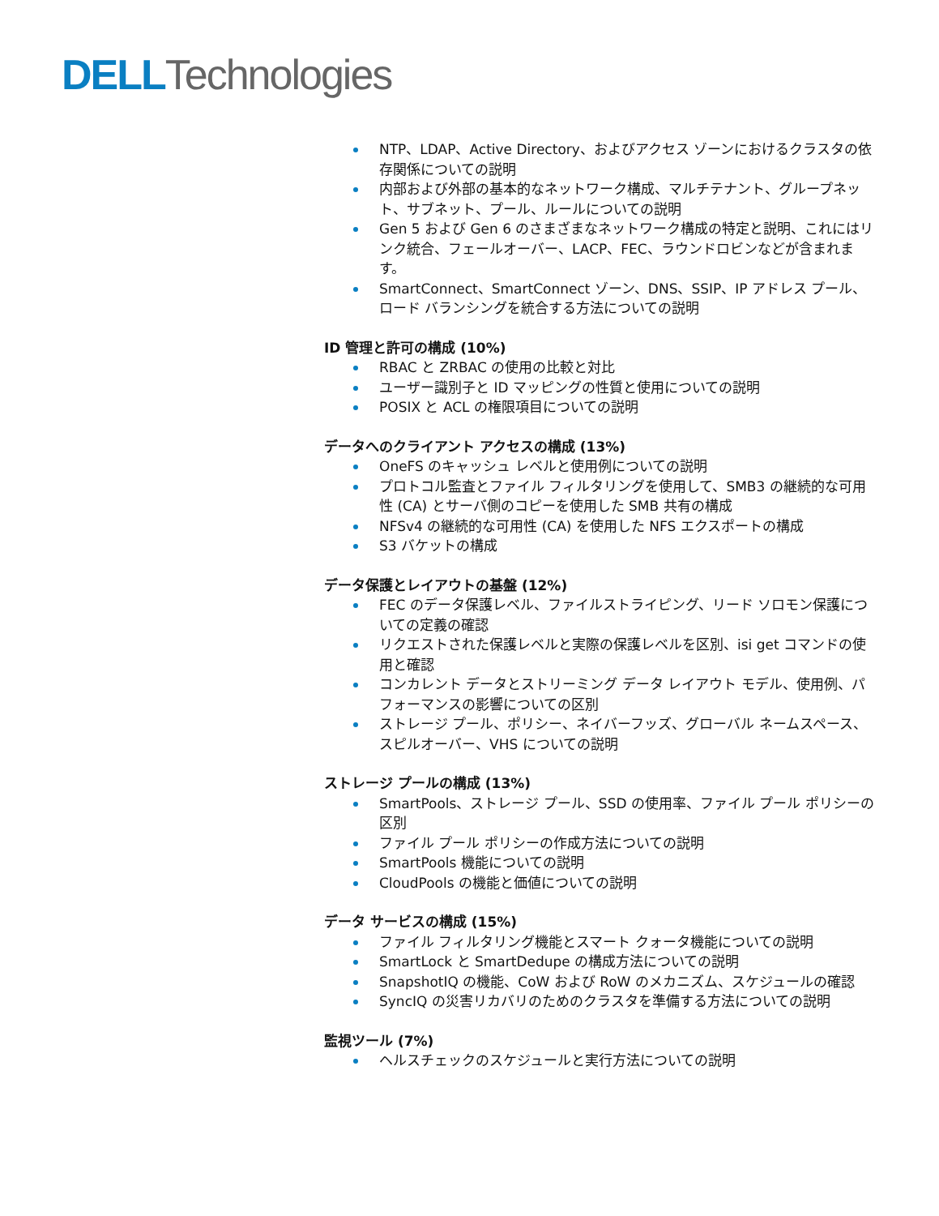DELL Technologies
NTP、LDAP、Active Directory、およびアクセス ゾーンにおけるクラスタの依存関係についての説明
内部および外部の基本的なネットワーク構成、マルチテナント、グループネット、サブネット、プール、ルールについての説明
Gen 5 および Gen 6 のさまざまなネットワーク構成の特定と説明、これにはリンク統合、フェールオーバー、LACP、FEC、ラウンドロビンなどが含まれます。
SmartConnect、SmartConnect ゾーン、DNS、SSIP、IP アドレス プール、ロード バランシングを統合する方法についての説明
ID 管理と許可の構成 (10%)
RBAC と ZRBAC の使用の比較と対比
ユーザー識別子と ID マッピングの性質と使用についての説明
POSIX と ACL の権限項目についての説明
データへのクライアント アクセスの構成 (13%)
OneFS のキャッシュ レベルと使用例についての説明
プロトコル監査とファイル フィルタリングを使用して、SMB3 の継続的な可用性 (CA) とサーバ側のコピーを使用した SMB 共有の構成
NFSv4 の継続的な可用性 (CA) を使用した NFS エクスポートの構成
S3 バケットの構成
データ保護とレイアウトの基盤 (12%)
FEC のデータ保護レベル、ファイルストライピング、リード ソロモン保護についての定義の確認
リクエストされた保護レベルと実際の保護レベルを区別、isi get コマンドの使用と確認
コンカレント データとストリーミング データ レイアウト モデル、使用例、パフォーマンスの影響についての区別
ストレージ プール、ポリシー、ネイバーフッズ、グローバル ネームスペース、スピルオーバー、VHS についての説明
ストレージ プールの構成 (13%)
SmartPools、ストレージ プール、SSD の使用率、ファイル プール ポリシーの区別
ファイル プール ポリシーの作成方法についての説明
SmartPools 機能についての説明
CloudPools の機能と価値についての説明
データ サービスの構成 (15%)
ファイル フィルタリング機能とスマート クォータ機能についての説明
SmartLock と SmartDedupe の構成方法についての説明
SnapshotIQ の機能、CoW および RoW のメカニズム、スケジュールの確認
SyncIQ の災害リカバリのためのクラスタを準備する方法についての説明
監視ツール (7%)
ヘルスチェックのスケジュールと実行方法についての説明